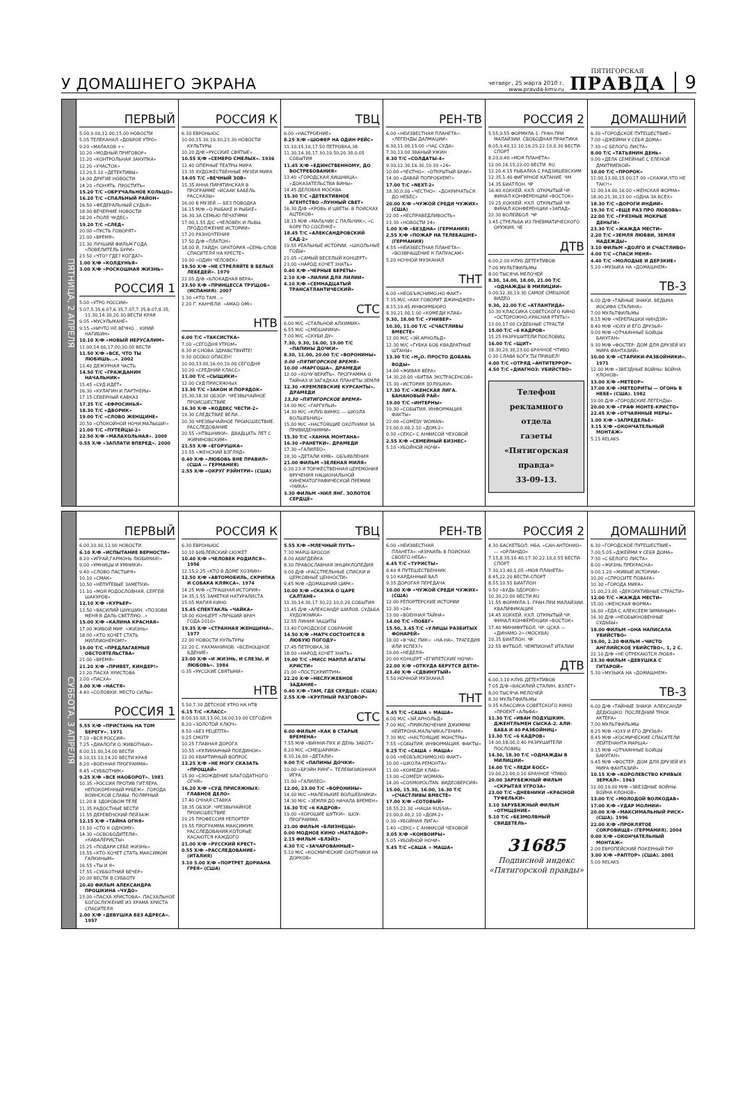У ДОМАШНЕГО ЭКРАНА
четверг, 25 марта 2010 г.
www.pravda-kmv.ru
ПЯТИГОРСКАЯ
ПРАВДА
9
ПЯТНИЦА, 2 АПРЕЛЯ
ПЕРВЫЙ
5.00,9.00,12.00,15.00 НОВОСТИ
5.05 ТЕЛЕКАНАЛ «ДОБРОЕ УТРО»
9.20 «МАЛАХОВ +»
10.20 «МОДНЫЙ ПРИГОВОР»
11.20 «КОНТРОЛЬНАЯ ЗАКУПКА»
12.20 «УЧАСТОК»
13.20,5.10 «ДЕТЕКТИВЫ»
14.00 ДРУГИЕ НОВОСТИ
14.20 «ПОНЯТЬ. ПРОСТИТЬ»
15.20 Т/С «ОБРУЧАЛЬНОЕ КОЛЬЦО»
16.20 Т/С «СПАЛЬНЫЙ РАЙОН»
16.50 «ФЕДЕРАЛЬНЫЙ СУДЬЯ»
18.00 ВЕЧЕРНИЕ НОВОСТИ
18.20 «ПОЛЕ ЧУДЕС»
19.20 Т/С «СЛЕД»
20.00 «ПУСТЬ ГОВОРЯТ»
21.00 «ВРЕМЯ»
21.30 ЛУЧШИЙ ФИЛЬМ ГОДА. «ПОВЕЛИТЕЛЬ БУРИ»
23.50 «ЧТО? ГДЕ? КОГДА?»
1.00 Х/Ф «КОЛДУНЬЯ»
3.00 Х/Ф «РОСКОШНАЯ ЖИЗНЬ»
РОССИЯ 1
5.00 «УТРО РОССИИ»
5.07,5.35,6.07,6.35,7.07,7.35,8.07,8.35, 11.30,14.30,20.30 ВЕСТИ КРАЯ
9.05 «МУСУЛЬМАНЕ»
9.15 «НИЧТО НЕ ВЕЧНО... ЮРИЙ НАГИБИН»
10.10 Х/Ф «НОВЫЙ ИЕРУСАЛИМ»
11.00,14.00,17.00,20.00 ВЕСТИ
11.50 Х/Ф «ВСЕ, ЧТО ТЫ ЛЮБИШЬ...». 2002
13.40 ДЕЖУРНАЯ ЧАСТЬ
14.50 Т/С «ГРАЖДАНИН НАЧАЛЬНИК»
15.45 «СУД ИДЕТ»
16.30 «КУЛАГИН И ПАРТНЕРЫ»
17.15 СЕВЕРНЫЙ КАВКАЗ
17.35 Т/С «ЕФРОСИНЬЯ»
18.30 Т/С «ДВОРИК»
19.00 Т/С «СЛОВО ЖЕНЩИНЕ»
20.50 «СПОКОЙНОЙ НОЧИ,МАЛЫШИ!»
21.00 Т/С «ПУТЕЙЦЫ-2»
22.50 Х/Ф «МАЛАХОЛЬНАЯ». 2009
0.55 Х/Ф «ЗАПЛАТИ ВПЕРЕД». 2000
РОССИЯ К
6.30 ЕВРОНЬЮС
10.00,15.30,19.30,23.30 НОВОСТИ КУЛЬТУРЫ
10.20 Д/Ф «РУССКИЕ СВЯТЫЕ»
10.55 Х/Ф «СЕМЕРО СМЕЛЫХ». 1936
12.40 ОПЕРНЫЕ ТЕАТРЫ МИРА
13.35 ХУДОЖЕСТВЕННЫЕ МУЗЕИ МИРА
14.05 Т/С «ВЕЧНЫЙ ЗОВ»
15.35 АННА ПИРЯТИНСКАЯ В ПРОГРАММЕ «ИСААК БАБЕЛЬ. РАССКАЗЫ»
16.00 В МУЗЕЙ — БЕЗ ПОВОДКА
16.15 М/Ф «О РЫБАКЕ И РЫБКЕ»
16.30 ЗА СЕМЬЮ ПЕЧАТЯМИ
17.00,1.55 Д/С «ЧЕЛОВЕК И ЛЬВЫ. ПРОДОЛЖЕНИЕ ИСТОРИИ»
17.20 РАЗНОЧТЕНИЯ
17.50 Д/Ф «ПЛАТОН»
18.00 Й. ГАЙДН. ОРАТОРИЯ «СЕМЬ СЛОВ СПАСИТЕЛЯ НА КРЕСТЕ»
19.00 «ОДИН ЧЕЛОВЕК»
19.50 Х/Ф «НЕ СТРЕЛЯЙТЕ В БЕЛЫХ ЛЕБЕДЕЙ». 1979
22.05 Д/Ф «БЛОКАДНАЯ ВЕРА»
23.50 Х/Ф «ПРИНЦЕССА ТРУЩОБ» (ИСПАНИЯ). 2007
1.30 «КТО ТАМ...»
2.20 Г. КАНЧЕЛИ. «АМАО OMI»
НТВ
6.00 Т/С «ТАКСИСТКА»
7.00 «СЕГОДНЯ УТРОМ»
8.30 И СНОВА ЗДРАВСТВУЙТЕ!
9.30 ОСОБО ОПАСЕН!
10.00,13.00,16.00,19.00 СЕГОДНЯ
10.20 «СРЕДНИЙ КЛАСС»
11.00 Т/С «СЫЩИКИ»
12.00 СУД ПРИСЯЖНЫХ
13.30 Т/С «ЗАКОН И ПОРЯДОК»
15.30,18.30 ОБЗОР. ЧРЕЗВЫЧАЙНОЕ ПРОИСШЕСТВИЕ
16.30 Х/Ф «КОДЕКС ЧЕСТИ-2»
19.30 СЛЕДСТВИЕ ВЕЛИ...
20.30 ЧРЕЗВЫЧАЙНОЕ ПРОИСШЕСТВИЕ. РАССЛЕДОВАНИЕ
20.55 «НТВШНИКИ». ДВАДЦАТЬ ЛЕТ С ЖИРИНОВСКИМ»
21.55 Х/Ф «ЕГОРУШКА»
23.55 «ЖЕНСКИЙ ВЗГЛЯД»
0.40 Х/Ф «ЛЮБОВЬ ВНЕ ПРАВИЛ» (США — ГЕРМАНИЯ)
2.55 Х/Ф «ОКРУГ РЭЙНТРИ» (США)
ТВЦ
6.00 «НАСТРОЕНИЕ»
8.25 Х/Ф «ШОФЕР НА ОДИН РЕЙС»
11.10,15.10,17.50 ПЕТРОВКА,38
11.30,14.30,17.30,19.50,20.30,0.05 СОБЫТИЯ
11.45 Х/Ф «ЕДИНСТВЕННОМУ, ДО ВОСТРЕБОВАНИЯ»
13.40 «ГОРОДСКАЯ ХИЩНИЦА». «ДОКАЗАТЕЛЬСТВА ВИНЫ»
14.45 ДЕЛОВАЯ МОСКВА
15.30 Т/С «ДЕТЕКТИВНОЕ АГЕНТСТВО «ЛУННЫЙ СВЕТ»
16.30 Д/Ф «КРОВЬ И ЦВЕТЫ. В ПОИСКАХ АЦТЕКОВ»
18.15 М/Ф «МАЛЬЧИК С ПАЛЬЧИК», «С БОРУ ПО СОСЕНКЕ»
18.45 Т/С «АЛЕКСАНДРОВСКИЙ САД-2»
19.55 РЕАЛЬНЫЕ ИСТОРИИ. «ШКОЛЬНЫЕ ГОДЫ»
21.05 «САМЫЙ ВЕСЕЛЫЙ КОНЦЕРТ»
23.00 «НАРОД ХОЧЕТ ЗНАТЬ»
0.40 Х/Ф «ЧЕРНЫЕ БЕРЕТЫ»
2.10 Х/Ф «ЛИЛИИ ДЛЯ ЛИЛИИ»
4.10 Х/Ф «СЕМНАДЦАТЫЙ ТРАНСАТЛАНТИЧЕСКИЙ»
СТС
6.00 М/С «СТАЛЬНОЙ АЛХИМИК»
6.55 М/С «СМЕШАРИКИ»
7.00 М/С «СКУБИ ДУ»
7.30, 9.30, 16.00, 19.00 Т/С «ПАПИНЫ ДОЧКИ»
8.30, 11.00, 20.00 Т/С «ВОРОНИНЫ»
9.00 «ПЯТИГОРСКОЕ ВРЕМЯ»
10.00 «МАРГОША». ДРАМЕДИ
12.00 «ХОЧУ ВЕРИТЬ». ПРОГРАММА О ТАЙНАХ И ЗАГАДКАХ ПЛАНЕТЫ ЗЕМЛЯ
12.30 «КРЕМЛЕВСКИЕ КУРСАНТЫ». ДРАМЕДИ
13.30 «ПЯТИГОРСКОЕ ВРЕМЯ»
14.00 М/С «ГАРГУЛЬИ»
14.30 М/С «КЛУБ ВИНКС — ШКОЛА ВОЛШЕБНИЦ»
15.00 М/С «НАСТОЯЩИЕ ОХОТНИКИ ЗА ПРИВИДЕНИЯМИ»
15.30 Т/С «ХАННА МОНТАНА»
16.30 «РАНЕТКИ». ДРАМЕДИ
17.30 «ГАЛИЛЕО»
18.30 «ДЕТАЛИ КМВ». ОБЪЯВЛЕНИЯ
21.00 ФИЛЬМ «ЗЕЛЕНАЯ МИЛЯ»
0.30 23-Я ТОРЖЕСТВЕННАЯ ЦЕРЕМОНИЯ ВРУЧЕНИЯ НАЦИОНАЛЬНОЙ КИНЕМАТОГРАФИЧЕСКОЙ ПРЕМИИ «НИКА»
3.30 ФИЛЬМ «НИЛ ЯНГ. ЗОЛОТОЕ СЕРДЦЕ»
РЕН-ТВ
6.00 «НЕИЗВЕСТНАЯ ПЛАНЕТА»: «ЛЕГЕНДЫ ДАЛМАЦИИ»
6.30,11.00,15.00 «ЧАС СУДА»
7.30,13.00 ЗВАНЫЙ УЖИН
8.30 Т/С «СОЛДАТЫ-4»
9.30,12.30,16.30,19.30 «24»
10.00 «ЧЕСТНО»: «ОТКРЫТЫЙ БРАК»
14.00 «ДАВАЙ ПОПРОБУЕМ?»
17.00 Т/С «NEXT-2»
18.30,0.00 «ЧЕСТНО»: «ДОКРИЧАТЬСЯ ДО НЕБЕС»
20.00 Х/Ф «ЧУЖОЙ СРЕДИ ЧУЖИХ» (США)
22.00 «НЕСПРАВЕДЛИВОСТЬ»
23.30 «НОВОСТИ 24»
1.00 Х/Ф «БЕЗДНА» (ГЕРМАНИЯ)
2.55 Х/Ф «ПОЖАР НА ТЕЛЕБАШНЕ» (ГЕРМАНИЯ)
4.55 «НЕИЗВЕСТНАЯ ПЛАНЕТА»: «ВОЗВРАЩЕНИЕ К ПАПУАСАМ»
5.20 НОЧНОЙ МУЗКАНАЛ
ТНТ
6.00 «НЕОБЪЯСНИМО,НО ФАКТ»
7.35 М/С «КАК ГОВОРИТ ДЖИНДЖЕР»
8.15,19.45 ИНФОРМБЮРО
8.30,21.00,1.00 «КОМЕДИ КЛАБ»
9.30, 18.00 Т/С «УНИВЕР»
10.30, 11.00 Т/С «СЧАСТЛИВЫ ВМЕСТЕ»
12.00 М/С «ЭЙ,АРНОЛЬД»
12.30 М/С «ГУБКА БОБ КВАДРАТНЫЕ ШТАНЫ»
13.30 Т/С «Н<sub>2</sub>О. ПРОСТО ДОБАВЬ ВОДЫ»
14.00 «ЖИВАЯ ВЕРА»
14.30,20.00 «БИТВА ЭКСТРАСЕНСОВ»
15.30 «ИСТОРИЯ ЗОЛУШКИ»
17.30 Т/С «ЖЕНСКАЯ ЛИГА. БАНАНОВЫЙ РАЙ»
19.00 Т/С «ИНТЕРНЫ»
19.30 «СОБЫТИЯ. ИНФОРМАЦИЯ. ФАКТЫ»
22.00 «COMEDY WOMAN»
23.00,0.00,2.10 «ДОМ-2»
0.30 «СЕКС» С АНФИСОЙ ЧЕХОВОЙ
2.55 Х/Ф «СЕМЕЙНЫЙ БИЗНЕС»
5.10 «УБОЙНОЙ НОЧИ»
РОССИЯ 2
5.55,9.55 ФОРМУЛА-1. ГРАН-ПРИ МАЛАЙЗИИ. СВОБОДНАЯ ПРАКТИКА
8.05,9.40,12.10,16.25,22.10,0.30 ВЕСТИ-СПОРТ
8.20,0.40 «МОЯ ПЛАНЕТА»
12.00,16.15,22.00 ВЕСТИ. RU
12.20,4.15 РЫБАЛКА С РАДЗИШЕВСКИМ
12.35,1.40 ФИГУРНОЕ КАТАНИЕ. ЧМ
14.35 БИАТЛОН. ЧР
16.40 ХОККЕЙ. КХЛ. ОТКРЫТЫЙ ЧР. ФИНАЛ КОНФЕРЕНЦИИ «ВОСТОК»
19.25 ХОККЕЙ. КХЛ. ОТКРЫТЫЙ ЧР. ФИНАЛ КОНФЕРЕНЦИИ «ЗАПАД»
22.30 ВОЛЕЙБОЛ. ЧР
3.45 СТРЕЛЬБА ИЗ ПНЕВМАТИЧЕСКОГО ОРУЖИЯ. ЧЕ
ДТВ
6.00,2.00 КЛУБ ДЕТЕКТИВОВ
7.00 МУЛЬТФИЛЬМЫ
8.00 ТЫСЯЧА МЕЛОЧЕЙ
8.30, 14.00, 18.00, 21.00 Т/С «ОДНАЖДЫ В МИЛИЦИИ»
9.00,12.30,19.30 САМОЕ СМЕШНОЕ ВИДЕО
9.30, 22.00 Т/С «АТЛАНТИДА»
10.30 КЛАССИКА СОВЕТСКОГО КИНО «ОСТОРОЖНО,КРАСНАЯ РТУТЬ!»
13.00,17.00 СУДЕБНЫЕ СТРАСТИ
15.00 Т/С «6 КАДРОВ»
15.25 РАЗРУШИТЕЛИ ПОСЛОВИЦ
16.00 Т/С «ЩИТ»
18.30,20.30,23.00 БРАЧНОЕ ЧТИВО
0.30 СЛАВА БОГУ,ТЫ ПРИШЕЛ!
4.00 Т/С «ОТРЯД «АНТИТЕРРОР»
4.50 Т/С «ДИАГНОЗ: УБИЙСТВО»
Телефон
рекламного
отдела
газеты
«Пятигорская
правда»
33-09-13.
ДОМАШНИЙ
6.30 «ГОРОДСКОЕ ПУТЕШЕСТВИЕ»
7.00 «ДЖЕЙМИ У СЕБЯ ДОМА»
7.30 «С БЕЛОГО ЛИСТА»
8.00 Т/С «ТАТЬЯНИН ДЕНЬ»
9.00 «ДЕЛА СЕМЕЙНЫЕ С ЕЛЕНОЙ ДМИТРИЕВОЙ»
10.00 Т/С «ПРОРОК»
11.00,13.00,15.00,17.00 «СКАЖИ,ЧТО НЕ ТАК?!»
12.00,14.00,16.00 «ЖЕНСКАЯ ФОРМА»
18.00,21.30,23.00 «ОДНА ЗА ВСЕХ»
18.30 Т/С «ДОРОГИ ИНДИИ»
19.30 Т/С «ЕЩЕ РАЗ ПРО ЛЮБОВЬ»
22.00 Т/С «ГРЯЗНЫЕ МОКРЫЕ ДЕНЬГИ»
23.30 Т/С «ЖАЖДА МЕСТИ»
2.20 Т/С «ЗЕМЛЯ ЛЮБВИ, ЗЕМЛЯ НАДЕЖДЫ»
3.10 ФИЛЬМ «ДОЛГО И СЧАСТЛИВО»
4.00 Т/С «СПАСИ МЕНЯ»
4.40 Т/С «МОЛОДЫЕ И ДЕРЗКИЕ»
5.20 «МУЗЫКА НА «ДОМАШНЕМ»
ТВ-3
6.00 Д/Ф «ТАЙНЫЕ ЗНАКИ. ВЕДЬМА ИОСИФА СТАЛИНА»
7.00 МУЛЬТФИЛЬМЫ
8.15 М/Ф «ЧЕРЕПАШКИ НИНДЗЯ»
8.40 М/Ф «ЮХУ И ЕГО ДРУЗЬЯ»
9.00 М/Ф «ОТЧАЯННЫЕ БОЙЦЫ БАКУГАН»
9.30 М/Ф «ФОСТЕР: ДОМ ДЛЯ ДРУЗЕЙ ИЗ МИРА ФАНТАЗИЙ»
10.00 Х/Ф «СТАРИКИ-РАЗБОЙНИКИ». 1971
12.00 М/Ф «ЗВЕЗДНЫЕ ВОЙНЫ: ВОЙНА КЛОНОВ»
13.00 Х/Ф «МЕТЕОР»
17.00 Х/Ф «МЕТЕОРИТЫ — ОГОНЬ В НЕБЕ» (США). 1982
19.00 Д/Ф «ГОРОДСКИЕ ЛЕГЕНДЫ»
20.00 Х/Ф «ГРАФ МОНТЕ-КРИСТО»
22.45 Х/Ф «ОТЧАЯННЫЕ МЕРЫ»
1.00 Х/Ф «ЗАПРЕДЕЛЬЕ»
3.15 Х/Ф «ОКОНЧАТЕЛЬНЫЙ МОНТАЖ»
5.15 RELAKS
СУББОТА, 3 АПРЕЛЯ
ПЕРВЫЙ
6.00,10.00,12.00 НОВОСТИ
6.10 Х/Ф «ИСПЫТАНИЕ ВЕРНОСТИ»
8.20 «ИГРАЙ,ГАРМОНЬ ЛЮБИМАЯ!»
9.00 «УМНИЦЫ И УМНИКИ»
9.40 «СЛОВО ПАСТЫРЯ»
10.10 «СМАК»
10.50 «НЕПУТЕВЫЕ ЗАМЕТКИ»
11.10 «МОЯ РОДОСЛОВНАЯ. СЕРГЕЙ ШАКУРОВ»
12.10 Х/Ф «КУРЬЕР»
13.50 «ВАСИЛИЙ ШУКШИН. «ПОЗОВИ МЕНЯ В ДАЛЬ СВЕТЛУЮ...»
15.00 Х/Ф «КАЛИНА КРАСНАЯ»
17.00 ЖИВОЙ МИР. «ЖИЗНЬ»
18.00 «КТО ХОЧЕТ СТАТЬ МИЛЛИОНЕРОМ?»
19.00 Т/С «ПРЕДЛАГАЕМЫЕ ОБСТОЯТЕЛЬСТВА»
21.00 «ВРЕМЯ»
21.20 Х/Ф «ПРИВЕТ, КИНДЕР!»
23.20 ПАСХА ХРИСТОВА
2.00 «ПАСХА»
3.00 Х/Ф «НАСТЯ»
4.40 «СОЛОВКИ. МЕСТО СИЛЫ»
РОССИЯ 1
5.55 Х/Ф «ПРИСТАНЬ НА ТОМ БЕРЕГУ». 1971
7.10 «ВСЯ РОССИЯ»
7.25 «ДИАЛОГИ О ЖИВОТНЫХ»
8.00,11.00,14.00 ВЕСТИ
8.10,11.10,14.20 ВЕСТИ КРАЯ
8.20 «ВОЕННАЯ ПРОГРАММА»
8.45 «СУББОТНИК»
9.25 Х/Ф «ВСЕ НАОБОРОТ». 1981
10.35 «РОССИЯ ПРОТИВ ГИТЛЕРА. НЕПОКОРЕННЫЙ РУБЕЖ». ГОРОДА ВОИНСКОЙ СЛАВЫ. ПОЛЯРНЫЙ
11.20 В ЗДОРОВОМ ТЕЛЕ
11.35 РАДОСТНЫЕ ВЕСТИ
11.55 ДЕРЕВЕНСКИЙ ПЕЙЗАЖ
12.15 Х/Ф «ТАЙНА ОГНЯ»
13.10 «СТО К ОДНОМУ»
14.30 «ОСВОБОДИТЕЛИ». «КАВАЛЕРИСТЫ»
15.25 «ПОДАРИ СЕБЕ ЖИЗНЬ»
15.55 «КТО ХОЧЕТ СТАТЬ МАКСИМОМ ГАЛКИНЫМ»
16.55 «ТЫ И Я»
17.55 «СУББОТНИЙ ВЕЧЕР»
20.00 ВЕСТИ В СУББОТУ
20.40 ФИЛЬМ АЛЕКСАНДРА ПРОШКИНА «ЧУДО»
23.00 «ПАСХА ХРИСТОВА». ПАСХАЛЬНОЕ БОГОСЛУЖЕНИЕ ИЗ ХРАМА ХРИСТА СПАСИТЕЛЯ
2.00 Х/Ф «ДЕВУШКА БЕЗ АДРЕСА». 1957
РОССИЯ К
6.30 ЕВРОНЬЮС
10.10 БИБЛЕЙСКИЙ СЮЖЕТ
10.40 Х/Ф «ЧЕЛОВЕК РОДИЛСЯ». 1956
12.15,2.25 «КТО В ДОМЕ ХОЗЯИН»
12.50 Х/Ф «АВТОМОБИЛЬ, СКРИПКА И СОБАКА КЛЯКСА». 1974
14.25 М/Ф «СТРАШНАЯ ИСТОРИЯ»
14.35,1.55 ЗАМЕТКИ НАТУРАЛИСТА
15.05 МАГИЯ КИНО
15.45 СПЕКТАКЛЬ «ЧАЙКА»
18.00 КОНЦЕРТ «ЛУЧШИЙ ВРАЧ ГОДА-2010»
19.35 Х/Ф «СТРАННАЯ ЖЕНЩИНА». 1977
22.00 НОВОСТИ КУЛЬТУРЫ
22.20 С. РАХМАНИНОВ. «ВСЕНОЩНОЕ БДЕНИЕ»
23.00 Х/Ф «И ЖИЗНЬ, И СЛЕЗЫ, И ЛЮБОВЬ». 1984
0.35 «РУССКИЕ СВЯТЫНИ»
НТВ
5.50,7.30 ДЕТСКОЕ УТРО НА НТВ
6.15 Т/С «КЛАСС»
8.00,10.00,13.00,16.00,19.00 СЕГОДНЯ
8.20 «ЗОЛОТОЙ КЛЮЧ»
8.50 «БЕЗ РЕЦЕПТА»
9.25 СМОТР
10.25 ГЛАВНАЯ ДОРОГА
10.55 «КУЛИНАРНЫЙ ПОЕДИНОК»
12.00 КВАРТИРНЫЙ ВОПРОС
13.25 Х/Ф «НЕ МОГУ СКАЗАТЬ «ПРОЩАЙ»
15.00 «СХОЖДЕНИЕ БЛАГОДАТНОГО ОГНЯ»
16.20 Х/Ф «СУД ПРИСЯЖНЫХ: ГЛАВНОЕ ДЕЛО»
17.40 ОЧНАЯ СТАВКА
18.35 ОБЗОР. ЧРЕЗВЫЧАЙНОЕ ПРОИСШЕСТВИЕ
19.25 ПРОФЕССИЯ РЕПОРТЕР
19.55 ПРОГРАММА МАКСИМУМ. РАССЛЕДОВАНИЯ,КОТОРЫЕ КАСАЮТСЯ КАЖДОГО
21.00 Х/Ф «РУССКИЙ КРЕСТ»
0.55 Х/Ф «РАССЛЕДОВАНИЕ» (ИТАЛИЯ)
3.10 5.00 Х/Ф «ПОРТРЕТ ДОРИАНА ГРЕЯ» (США)
ТВЦ
5.55 Х/Ф «МЛЕЧНЫЙ ПУТЬ»
7.30 МАРШ-БРОСОК
8.00 АБВГДЕЙКА
8.30 ПРАВОСЛАВНАЯ ЭНЦИКЛОПЕДИЯ
9.00 Д/Ф «РАССТРЕЛЬНЫЕ СПИСКИ И ЦЕРКОВНЫЕ ЦЕННОСТИ»
9.45 М/Ф «ДОМАШНИЙ ЦИРК»
10.00 Х/Ф «СКАЗКА О ЦАРЕ САЛТАНЕ»
11.30,14.30,17.30,22.10,0.20 СОБЫТИЯ
11.45 Д/Ф «АЛЕКСАНДР ШИЛОВ. СУДЬБА ХУДОЖНИКА»
12.55 ЛИНИЯ ЗАЩИТЫ
13.40 ГОРОДСКОЕ СОБРАНИЕ
14.50 Х/Ф «МАТЧ СОСТОИТСЯ В ЛЮБУЮ ПОГОДУ»
17.45 ПЕТРОВКА,38
18.00 «НАРОД ХОЧЕТ ЗНАТЬ»
19.00 Т/С «МИСС МАРПЛ АГАТЫ КРИСТИ»
21.00 «ПОСТСКРИПТУМ»
22.20 Х/Ф «НЕСЛУЖЕБНОЕ ЗАДАНИЕ»
0.40 Х/Ф «ТАМ, ГДЕ СЕРДЦЕ» (США)
2.55 Х/Ф «КРУПНЫЙ РАЗГОВОР»
СТС
6.00 ФИЛЬМ «КАК В СТАРЫЕ ВРЕМЕНА»
7.55 М/Ф «ВИННИ-ПУХ И ДЕНЬ ЗАБОТ»
8.20 М/С «СМЕШАРИКИ»
8.30,16.00 «ДЕТАЛИ»
9.00 Т/С «ПАПИНЫ ДОЧКИ»
10.00 «БРЭЙН РИНГ». ТЕЛЕВИЗИОННАЯ ИГРА
11.00 «ГАЛИЛЕО»
12.00, 23.00 Т/С «ВОРОНИНЫ»
14.00 М/С «МАЛЕНЬКИЕ ВОЛШЕБНИКИ»
14.30 М/С «ЗЕМЛЯ ДО НАЧАЛА ВРЕМЕН»
16.30 Т/С «6 КАДРОВ»
19.00 «ХОРОШИЕ ШУТКИ». ШОУ-ПРОГРАММА
21.00 ФИЛЬМ «БЛИЗНЕЦЫ»
0.00 МОДНОЕ КИНО «МАТАДОР»
2.15 ФИЛЬМ «БЛЭЙЗ»
4.30 Т/С «ЗАЧАРОВАННЫЕ»
5.10 М/С «КОСМИЧЕСКИЕ ОХОТНИКИ НА ДОРКОВ»
РЕН-ТВ
6.00 «НЕИЗВЕСТНАЯ ПЛАНЕТА»:«ИЗРАИЛЬ В ПОИСКАХ СВОЕГО НЕБА»
6.45 Т/С «ТУРИСТЫ»
8.40 Я ПУТЕШЕСТВЕННИК
9.10 КАРДАННЫЙ ВАЛ
9.35 ДОРОГАЯ ПЕРЕДАЧА
10.00 Х/Ф «ЧУЖОЙ СРЕДИ ЧУЖИХ» (США)
12.00 РЕПОРТЕРСКИЕ ИСТОРИИ
12.30 «24»
13.00 «ВОЕННАЯ ТАЙНА»
14.00 Т/С «ПОБЕГ»
15.50, 3.45 Т/С «УЛИЦЫ РАЗБИТЫХ ФОНАРЕЙ»
18.00 «В ЧАС ПИК»: «НА-НА». ТРАГЕДИЯ ИЛИ УСПЕХ?»
19.00 «НЕДЕЛЯ»
20.00 КОНЦЕРТ «ЕГИПЕТСКИЕ НОЧИ»
22.00 Х/Ф «ОТКУДА БЕРУТСЯ ДЕТИ»
23.40 Х/Ф «СДВИНУТЫЙ»
5.50 НОЧНОЙ МУЗКАНАЛ
ТНТ
5.45 Т/С «САША + МАША»
6.00 М/С «ЭЙ,АРНОЛЬД»
7.00 М/С «ПРИКЛЮЧЕНИЯ ДЖИММИ НЕЙТРОНА,МАЛЬЧИКА-ГЕНИЯ»
7.30 М/С «НАСТОЯЩИЕ МОНСТРЫ»
7.55 «СОБЫТИЯ. ИНФОРМАЦИЯ. ФАКТЫ»
8.25 Т/С «САША + МАША»
9.00 «НЕОБЪЯСНИМО,НО ФАКТ»
10.00 «ШКОЛА РЕМОНТА»
11.00 «КОМЕДИ КЛАБ»
13.00 «COMEDY WOMAN»
14.00 «COSMOPOLITAN. ВИДЕОВЕРСИЯ»
15.00, 15.30, 16.00, 16.30 Т/С «СЧАСТЛИВЫ ВМЕСТЕ»
17.00 Х/Ф «СОТОВЫЙ»
18.55,22.30 «НАША RUSSIA»
23.00,0.00,2.10 «ДОМ-2»
0.30 «УБОЙНАЯ ЛИГА»
1.40 «СЕКС» С АНФИСОЙ ЧЕХОВОЙ
3.05 Х/Ф «КОНВОИРЫ»
5.05 «УБОЙНОЙ НОЧИ»
5.45 Т/С «САША + МАША»
РОССИЯ 2
4.30 БАСКЕТБОЛ. НБА. «САН-АНТОНИО» — «ОРЛАНДО»
7.15,8.35,10.40,17.30,22.10,0.55 ВЕСТИ-СПОРТ
7.30,13.40,1.05 «МОЯ ПЛАНЕТА»
8.45,22.20 ВЕСТИ-СПОРТ
8.55,10.55 БИАТЛОН
9.50 «БУДЬ ЗДОРОВ!»
10.30,22.00 ВЕСТИ.RU
11.55 ФОРМУЛА-1. ГРАН-ПРИ МАЛАЙЗИИ. КВАЛИФИКАЦИЯ
14.45 ХОККЕЙ. КХЛ. ОТКРЫТЫЙ ЧР. ФИНАЛ КОНФЕРЕНЦИИ «ВОСТОК»
17.40 МИНИФУТБОЛ. ЧР. ЦСКА — «ДИНАМО-2» (МОСКВА)
19.35 БИАТЛОН. ЧР
22.55 ФУТБОЛ. ЧЕМПИОНАТ ИТАЛИИ
ДТВ
6.00,3.10 КЛУБ ДЕТЕКТИВОВ
7.05 Д/Ф «ВАСИЛИЙ СТАЛИН. ВЗЛЕТ»
8.00 ТЫСЯЧА МЕЛОЧЕЙ
8.30 МУЛЬТФИЛЬМЫ
9.35 КЛАССИКА СОВЕТСКОГО КИНО «ПРОЕКТ «АЛЬФА»
11.30 Т/С «ИВАН ПОДУШКИН. ДЖЕНТЛЬМЕН СЫСКА-2. АЛИ-БАБА И 40 РАЗБОЙНИЦ»
13.30 Т/С «6 КАДРОВ»
14.00,18.00,0.40 РАЗРУШИТЕЛИ ПОСЛОВИЦ
14.30, 18.30 Т/С «ОДНАЖДЫ В МИЛИЦИИ»
16.00 Т/С «ЛЕДИ БОСС»
19.00,22.00,0.10 БРАЧНОЕ ЧТИВО
20.00 ЗАРУБЕЖНЫЙ ФИЛЬМ «СКРЫТАЯ УГРОЗА»
23.00 Т/С «ДНЕВНИКИ «КРАСНОЙ ТУФЕЛЬКИ»
1.10 ЗАРУБЕЖНЫЙ ФИЛЬМ «ОТМЩЕНИЕ»
5.10 Т/С «БЕЗМОЛВНЫЙ СВИДЕТЕЛЬ»
31685
Подписной индекс
«Пятигорской правды»
ДОМАШНИЙ
6.30 «ГОРОДСКОЕ ПУТЕШЕСТВИЕ»
7.00,5.05 «ДЖЕЙМИ У СЕБЯ ДОМА»
7.30 «С БЕЛОГО ЛИСТА»
8.00 «ЖИЗНЬ ПРЕКРАСНА»
9.00,1.20 «ЖИВЫЕ ИСТОРИИ»
10.00 «СПРОСИТЕ ПОВАРА»
10.30 «ГОРОДА МИРА»
11.00,23.00 «ДЕКОРАТИВНЫЕ СТРАСТИ»
12.00 Т/С «ЖАЖДА МЕСТИ»
15.00 «ЖЕНСКАЯ ФОРМА»
16.00 «ЕДА С АЛЕКСЕЕМ ЗИМИНЫМ»
16.30 Д/Ф «НЕОБЫКНОВЕННЫЕ СУДЬБЫ»
18.00 ФИЛЬМ «ОНА НАПИСАЛА УБИЙСТВО»
19.00, 2.20 ФИЛЬМ «ЧИСТО АНГЛИЙСКОЕ УБИЙСТВО», 1, 2 С.
22.10 Д/Ф «НЕ ОТРЕКАЮТСЯ ЛЮБЯ»
23.30 ФИЛЬМ «ДЕВУШКА С ГИТАРОЙ»
5.30 «МУЗЫКА НА «ДОМАШНЕМ»
ТВ-3
6.00 Д/Ф «ТАЙНЫЕ ЗНАКИ. АЛЕКСАНДР ДЕДЮШКО. ПОСЛЕДНИЙ ТРЮК АКТЕРА»
7.00 МУЛЬТФИЛЬМЫ
8.25 М/Ф «ЮХУ И ЕГО ДРУЗЬЯ»
8.45 М/Ф «КОСМИЧЕСКИЕ СПАСАТЕЛИ ЛЕЙТЕНАНТА МАРША»
9.15 М/Ф «ОТЧАЯННЫЕ БОЙЦЫ БАКУГАН»
9.45 М/Ф «ФОСТЕР: ДОМ ДЛЯ ДРУЗЕЙ ИЗ МИРА ФАНТАЗИЙ»
10.15 Х/Ф «КОРОЛЕВСТВО КРИВЫХ ЗЕРКАЛ». 1963
12.00,19.00 М/Ф «ЗВЕЗДНЫЕ ВОЙНЫ: ВОЙНА КЛОНОВ»
13.00 Т/С «МОЛОДОЙ ВОЛКОДАВ»
17.00 Х/Ф «УДАР МОЛНИИ»
20.00 Х/Ф «МАКСИМАЛЬНЫЙ РИСК» (США). 1996
22.00 Х/Ф «ПРОКЛЯТОЕ СОКРОВИЩЕ» (ГЕРМАНИЯ). 2004
0.00 Х/Ф «ОКОНЧАТЕЛЬНЫЙ МОНТАЖ»
2.00 ЕВРОПЕЙСКИЙ ПОКЕРНЫЙ ТУР
3.00 Х/Ф «РАПТОР» (США). 2001
5.00 RELAKS